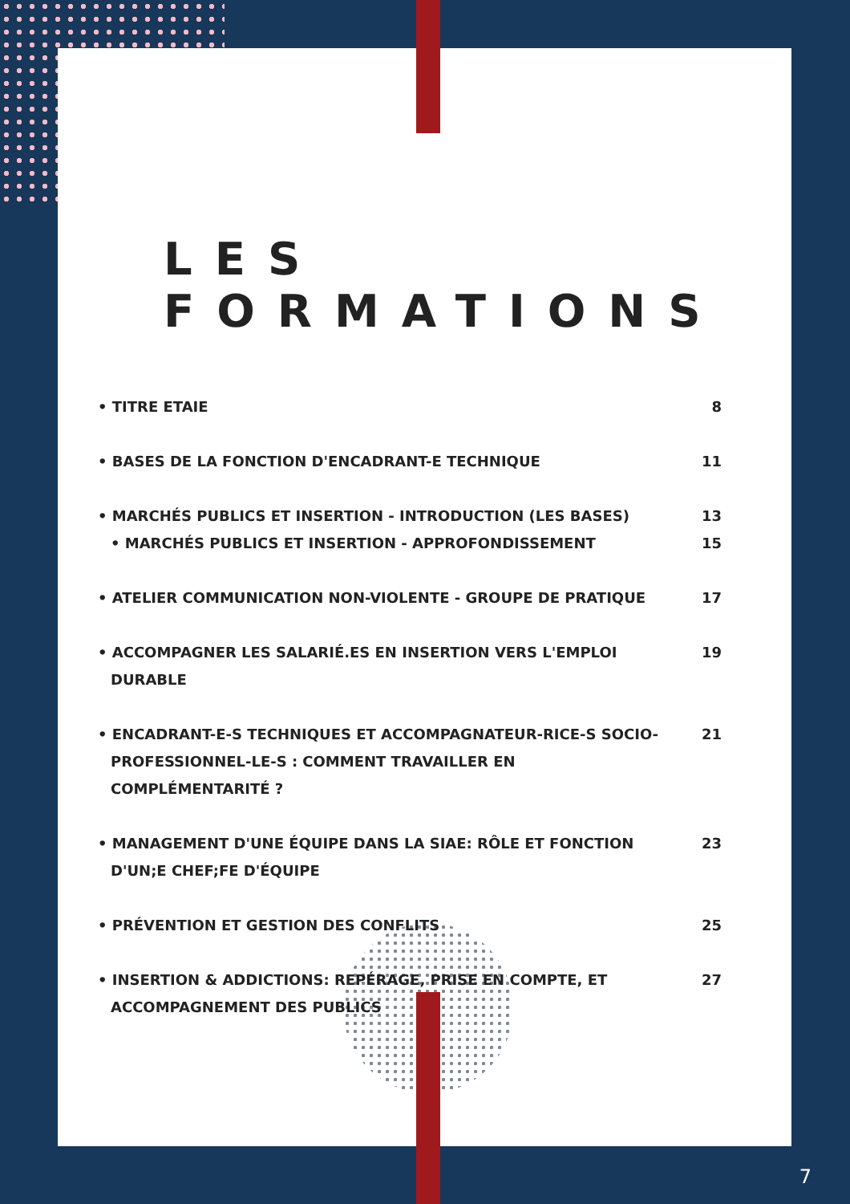LES FORMATIONS
• TITRE ETAIE 8
• BASES DE LA FONCTION D'ENCADRANT-E TECHNIQUE 11
• MARCHÉS PUBLICS ET INSERTION - INTRODUCTION (LES BASES)
• MARCHÉS PUBLICS ET INSERTION - APPROFONDISSEMENT
13
15
• ATELIER COMMUNICATION NON-VIOLENTE - GROUPE DE PRATIQUE 17
• ACCOMPAGNER LES SALARIÉ.ES EN INSERTION VERS L'EMPLOI DURABLE 19
• ENCADRANT-E-S TECHNIQUES ET ACCOMPAGNATEUR-RICE-S SOCIO-PROFESSIONNEL-LE-S : COMMENT TRAVAILLER EN COMPLÉMENTARITÉ ?
21
• MANAGEMENT D'UNE ÉQUIPE DANS LA SIAE: RÔLE ET FONCTION D'UN;E CHEF;FE D'ÉQUIPE
23
• PRÉVENTION ET GESTION DES CONFLITS 25
• INSERTION & ADDICTIONS: REPÉRAGE, PRISE EN COMPTE, ET ACCOMPAGNEMENT DES PUBLICS
27
7